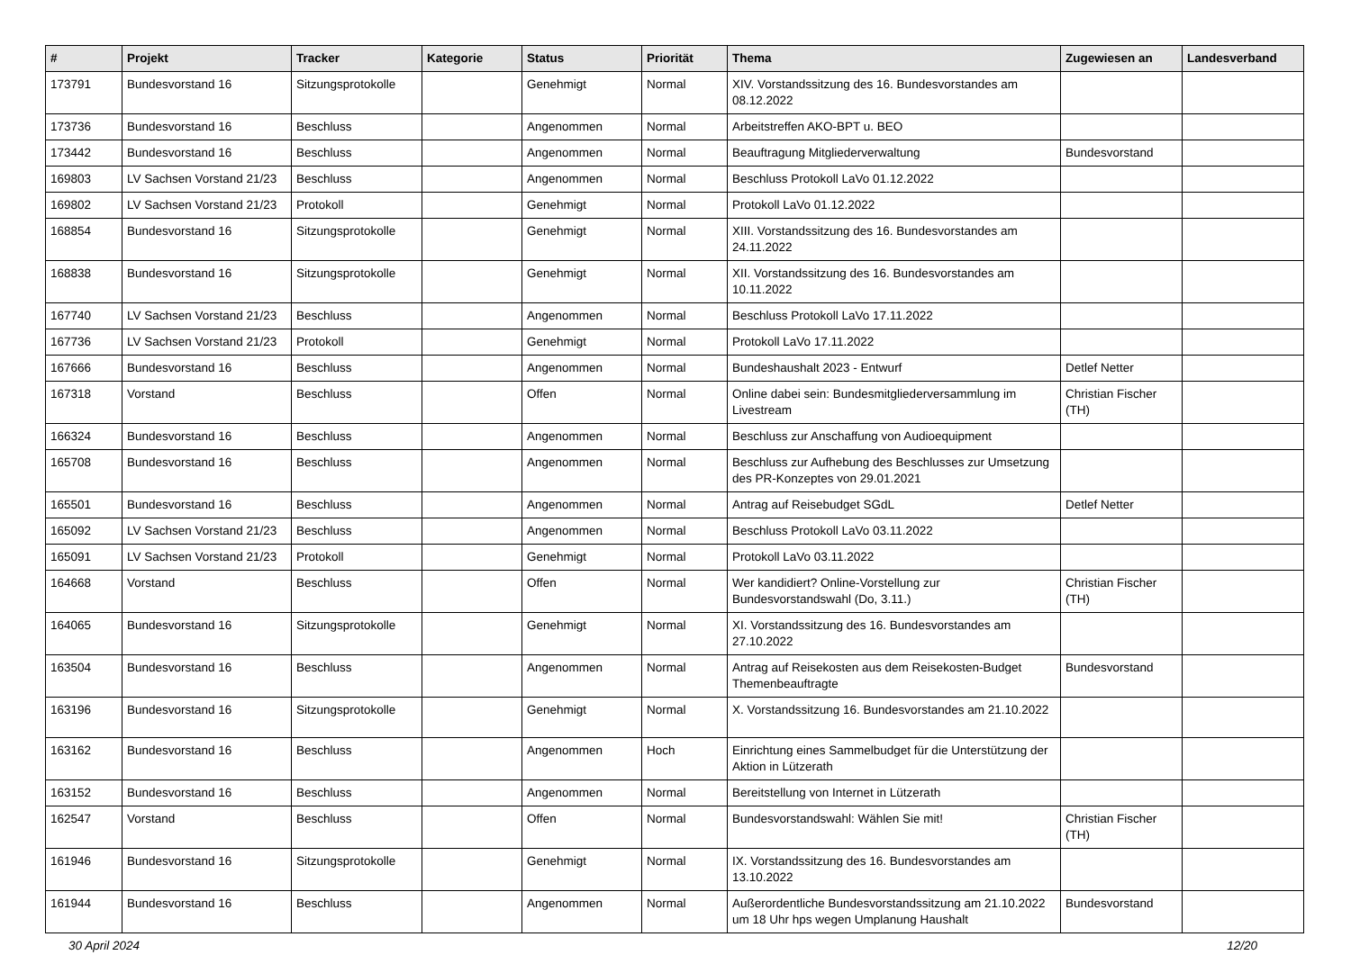| # | Projekt | Tracker | Kategorie | Status | Priorität | Thema | Zugewiesen an | Landesverband |
| --- | --- | --- | --- | --- | --- | --- | --- | --- |
| 173791 | Bundesvorstand 16 | Sitzungsprotokolle | | Genehmigt | Normal | XIV. Vorstandssitzung des 16. Bundesvorstandes am 08.12.2022 | | |
| 173736 | Bundesvorstand 16 | Beschluss | | Angenommen | Normal | Arbeitstreffen AKO-BPT u. BEO | | |
| 173442 | Bundesvorstand 16 | Beschluss | | Angenommen | Normal | Beauftragung Mitgliederverwaltung | Bundesvorstand | |
| 169803 | LV Sachsen Vorstand 21/23 | Beschluss | | Angenommen | Normal | Beschluss Protokoll LaVo 01.12.2022 | | |
| 169802 | LV Sachsen Vorstand 21/23 | Protokoll | | Genehmigt | Normal | Protokoll LaVo 01.12.2022 | | |
| 168854 | Bundesvorstand 16 | Sitzungsprotokolle | | Genehmigt | Normal | XIII. Vorstandssitzung des 16. Bundesvorstandes am 24.11.2022 | | |
| 168838 | Bundesvorstand 16 | Sitzungsprotokolle | | Genehmigt | Normal | XII. Vorstandssitzung des 16. Bundesvorstandes am 10.11.2022 | | |
| 167740 | LV Sachsen Vorstand 21/23 | Beschluss | | Angenommen | Normal | Beschluss Protokoll LaVo 17.11.2022 | | |
| 167736 | LV Sachsen Vorstand 21/23 | Protokoll | | Genehmigt | Normal | Protokoll LaVo 17.11.2022 | | |
| 167666 | Bundesvorstand 16 | Beschluss | | Angenommen | Normal | Bundeshaushalt 2023 - Entwurf | Detlef Netter | |
| 167318 | Vorstand | Beschluss | | Offen | Normal | Online dabei sein: Bundesmitgliederversammlung im Livestream | Christian Fischer (TH) | |
| 166324 | Bundesvorstand 16 | Beschluss | | Angenommen | Normal | Beschluss zur Anschaffung von Audioequipment | | |
| 165708 | Bundesvorstand 16 | Beschluss | | Angenommen | Normal | Beschluss zur Aufhebung des Beschlusses zur Umsetzung des PR-Konzeptes von 29.01.2021 | | |
| 165501 | Bundesvorstand 16 | Beschluss | | Angenommen | Normal | Antrag auf Reisebudget SGdL | Detlef Netter | |
| 165092 | LV Sachsen Vorstand 21/23 | Beschluss | | Angenommen | Normal | Beschluss Protokoll LaVo 03.11.2022 | | |
| 165091 | LV Sachsen Vorstand 21/23 | Protokoll | | Genehmigt | Normal | Protokoll LaVo 03.11.2022 | | |
| 164668 | Vorstand | Beschluss | | Offen | Normal | Wer kandidiert? Online-Vorstellung zur Bundesvorstandswahl (Do, 3.11.) | Christian Fischer (TH) | |
| 164065 | Bundesvorstand 16 | Sitzungsprotokolle | | Genehmigt | Normal | XI. Vorstandssitzung des 16. Bundesvorstandes am 27.10.2022 | | |
| 163504 | Bundesvorstand 16 | Beschluss | | Angenommen | Normal | Antrag auf Reisekosten aus dem Reisekosten-Budget Themenbeauftragte | Bundesvorstand | |
| 163196 | Bundesvorstand 16 | Sitzungsprotokolle | | Genehmigt | Normal | X. Vorstandssitzung 16. Bundesvorstandes am 21.10.2022 | | |
| 163162 | Bundesvorstand 16 | Beschluss | | Angenommen | Hoch | Einrichtung eines Sammelbudget für die Unterstützung der Aktion in Lützerath | | |
| 163152 | Bundesvorstand 16 | Beschluss | | Angenommen | Normal | Bereitstellung von Internet in Lützerath | | |
| 162547 | Vorstand | Beschluss | | Offen | Normal | Bundesvorstandswahl: Wählen Sie mit! | Christian Fischer (TH) | |
| 161946 | Bundesvorstand 16 | Sitzungsprotokolle | | Genehmigt | Normal | IX. Vorstandssitzung des 16. Bundesvorstandes am 13.10.2022 | | |
| 161944 | Bundesvorstand 16 | Beschluss | | Angenommen | Normal | Außerordentliche Bundesvorstandssitzung am 21.10.2022 um 18 Uhr hps wegen Umplanung Haushalt | Bundesvorstand | |
30 April 2024 12/20